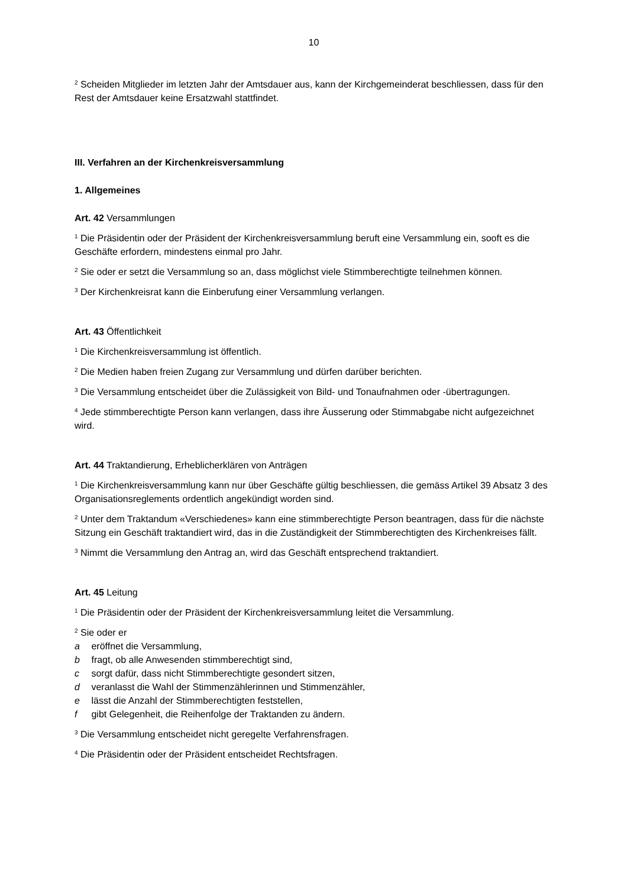10
<sup>2</sup> Scheiden Mitglieder im letzten Jahr der Amtsdauer aus, kann der Kirchgemeinderat beschliessen, dass für den Rest der Amtsdauer keine Ersatzwahl stattfindet.
III. Verfahren an der Kirchenkreisversammlung
1. Allgemeines
Art. 42 Versammlungen
<sup>1</sup> Die Präsidentin oder der Präsident der Kirchenkreisversammlung beruft eine Versammlung ein, sooft es die Geschäfte erfordern, mindestens einmal pro Jahr.
<sup>2</sup> Sie oder er setzt die Versammlung so an, dass möglichst viele Stimmberechtigte teilnehmen können.
<sup>3</sup> Der Kirchenkreisrat kann die Einberufung einer Versammlung verlangen.
Art. 43 Öffentlichkeit
<sup>1</sup> Die Kirchenkreisversammlung ist öffentlich.
<sup>2</sup> Die Medien haben freien Zugang zur Versammlung und dürfen darüber berichten.
<sup>3</sup> Die Versammlung entscheidet über die Zulässigkeit von Bild- und Tonaufnahmen oder -übertragungen.
<sup>4</sup> Jede stimmberechtigte Person kann verlangen, dass ihre Äusserung oder Stimmabgabe nicht aufgezeichnet wird.
Art. 44 Traktandierung, Erheblicherklären von Anträgen
<sup>1</sup> Die Kirchenkreisversammlung kann nur über Geschäfte gültig beschliessen, die gemäss Artikel 39 Absatz 3 des Organisationsreglements ordentlich angekündigt worden sind.
<sup>2</sup> Unter dem Traktandum «Verschiedenes» kann eine stimmberechtigte Person beantragen, dass für die nächste Sitzung ein Geschäft traktandiert wird, das in die Zuständigkeit der Stimmberechtigten des Kirchenkreises fällt.
<sup>3</sup> Nimmt die Versammlung den Antrag an, wird das Geschäft entsprechend traktandiert.
Art. 45 Leitung
<sup>1</sup> Die Präsidentin oder der Präsident der Kirchenkreisversammlung leitet die Versammlung.
<sup>2</sup> Sie oder er
a eröffnet die Versammlung,
b fragt, ob alle Anwesenden stimmberechtigt sind,
c sorgt dafür, dass nicht Stimmberechtigte gesondert sitzen,
d veranlasst die Wahl der Stimmenzählerinnen und Stimmenzähler,
e lässt die Anzahl der Stimmberechtigten feststellen,
f gibt Gelegenheit, die Reihenfolge der Traktanden zu ändern.
<sup>3</sup> Die Versammlung entscheidet nicht geregelte Verfahrensfragen.
<sup>4</sup> Die Präsidentin oder der Präsident entscheidet Rechtsfragen.